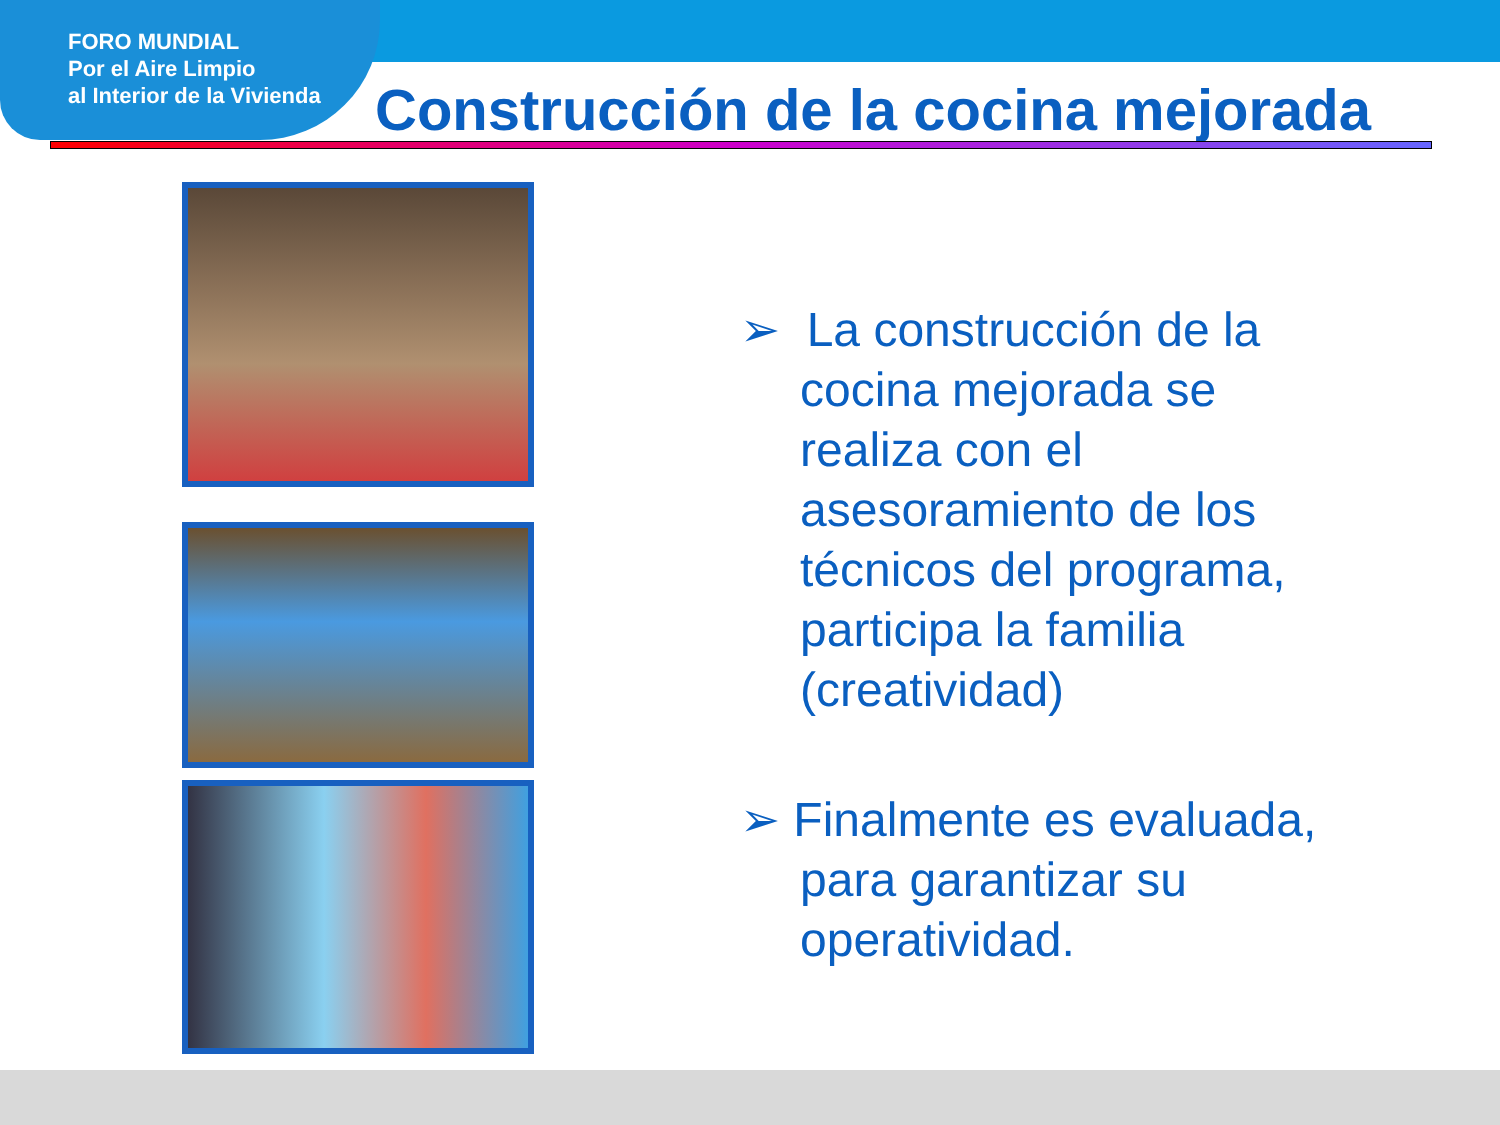FORO MUNDIAL
Por el Aire Limpio
al Interior de la Vivienda
Construcción de la cocina mejorada
➢ La construcción de la cocina mejorada se realiza con el asesoramiento de los técnicos del programa, participa la familia (creatividad)
➢ Finalmente es evaluada, para garantizar su operatividad.